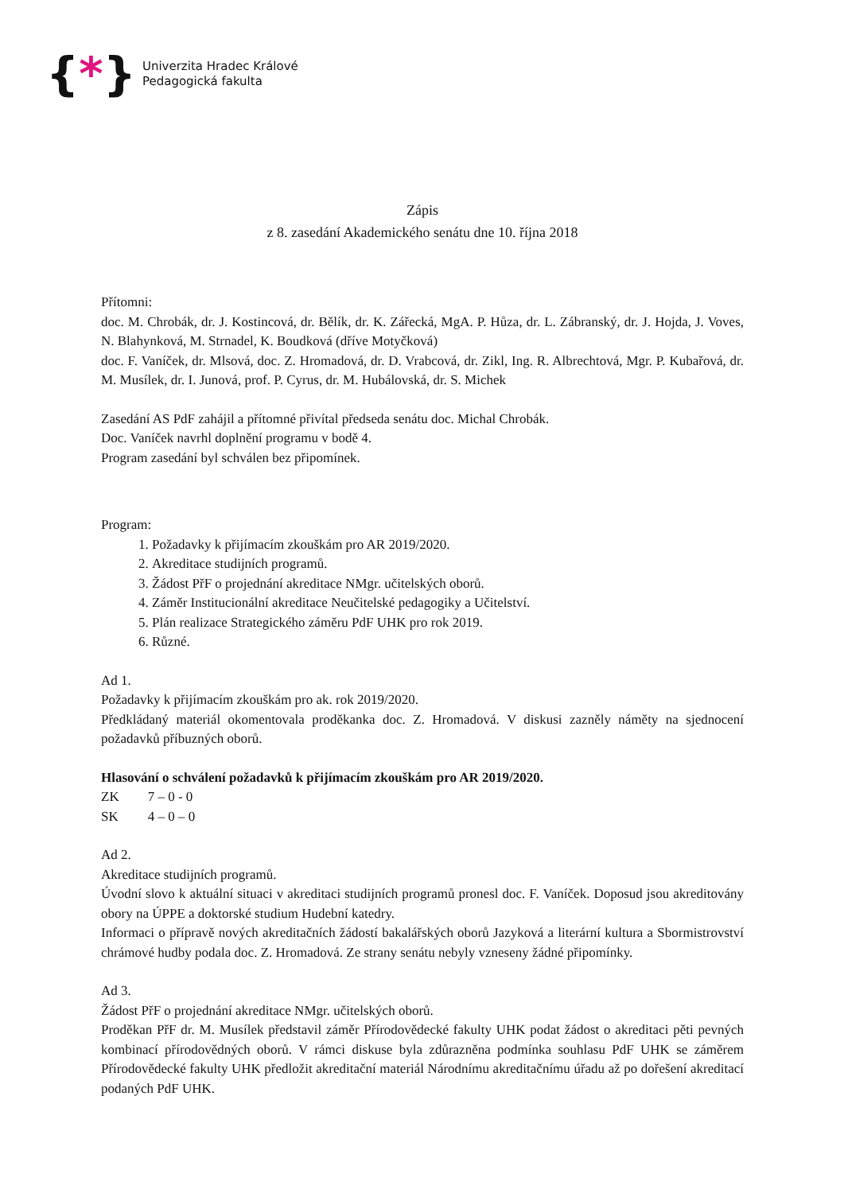{*}
Univerzita Hradec Králové
Pedagogická fakulta
Zápis
z 8. zasedání Akademického senátu dne 10. října 2018
Přítomni:
doc. M. Chrobák, dr. J. Kostincová, dr. Bělík, dr. K. Zářecká, MgA. P. Hůza, dr. L. Zábranský, dr. J. Hojda, J. Voves, N. Blahynková, M. Strnadel, K. Boudková (dříve Motyčková)
doc. F. Vaníček, dr. Mlsová, doc. Z. Hromadová, dr. D. Vrabcová, dr. Zikl, Ing. R. Albrechtová, Mgr. P. Kubařová, dr. M. Musílek, dr. I. Junová, prof. P. Cyrus, dr. M. Hubálovská, dr. S. Michek
Zasedání AS PdF zahájil a přítomné přivítal předseda senátu doc. Michal Chrobák.
Doc. Vaníček navrhl doplnění programu v bodě 4.
Program zasedání byl schválen bez připomínek.
Program:
1. Požadavky k přijímacím zkouškám pro AR 2019/2020.
2. Akreditace studijních programů.
3. Žádost PřF o projednání akreditace NMgr. učitelských oborů.
4. Záměr Institucionální akreditace Neučitelské pedagogiky a Učitelství.
5. Plán realizace Strategického záměru PdF UHK pro rok 2019.
6. Různé.
Ad 1.
Požadavky k přijímacím zkouškám pro ak. rok 2019/2020.
Předkládaný materiál okomentovala proděkanka doc. Z. Hromadová. V diskusi zazněly náměty na sjednocení požadavků příbuzných oborů.
Hlasování o schválení požadavků k přijímacím zkouškám pro AR 2019/2020.
| ZK | 7 – 0 - 0 |
| SK | 4 – 0 – 0 |
Ad 2.
Akreditace studijních programů.
Úvodní slovo k aktuální situaci v akreditaci studijních programů pronesl doc. F. Vaníček. Doposud jsou akreditovány obory na ÚPPE a doktorské studium Hudební katedry.
Informaci o přípravě nových akreditačních žádostí bakalářských oborů Jazyková a literární kultura a Sbormistrovství chrámové hudby podala doc. Z. Hromadová. Ze strany senátu nebyly vzneseny žádné připomínky.
Ad 3.
Žádost PřF o projednání akreditace NMgr. učitelských oborů.
Proděkan PřF dr. M. Musílek představil záměr Přírodovědecké fakulty UHK podat žádost o akreditaci pěti pevných kombinací přírodovědných oborů. V rámci diskuse byla zdůrazněna podmínka souhlasu PdF UHK se záměrem Přírodovědecké fakulty UHK předložit akreditační materiál Národnímu akreditačnímu úřadu až po dořešení akreditací podaných PdF UHK.